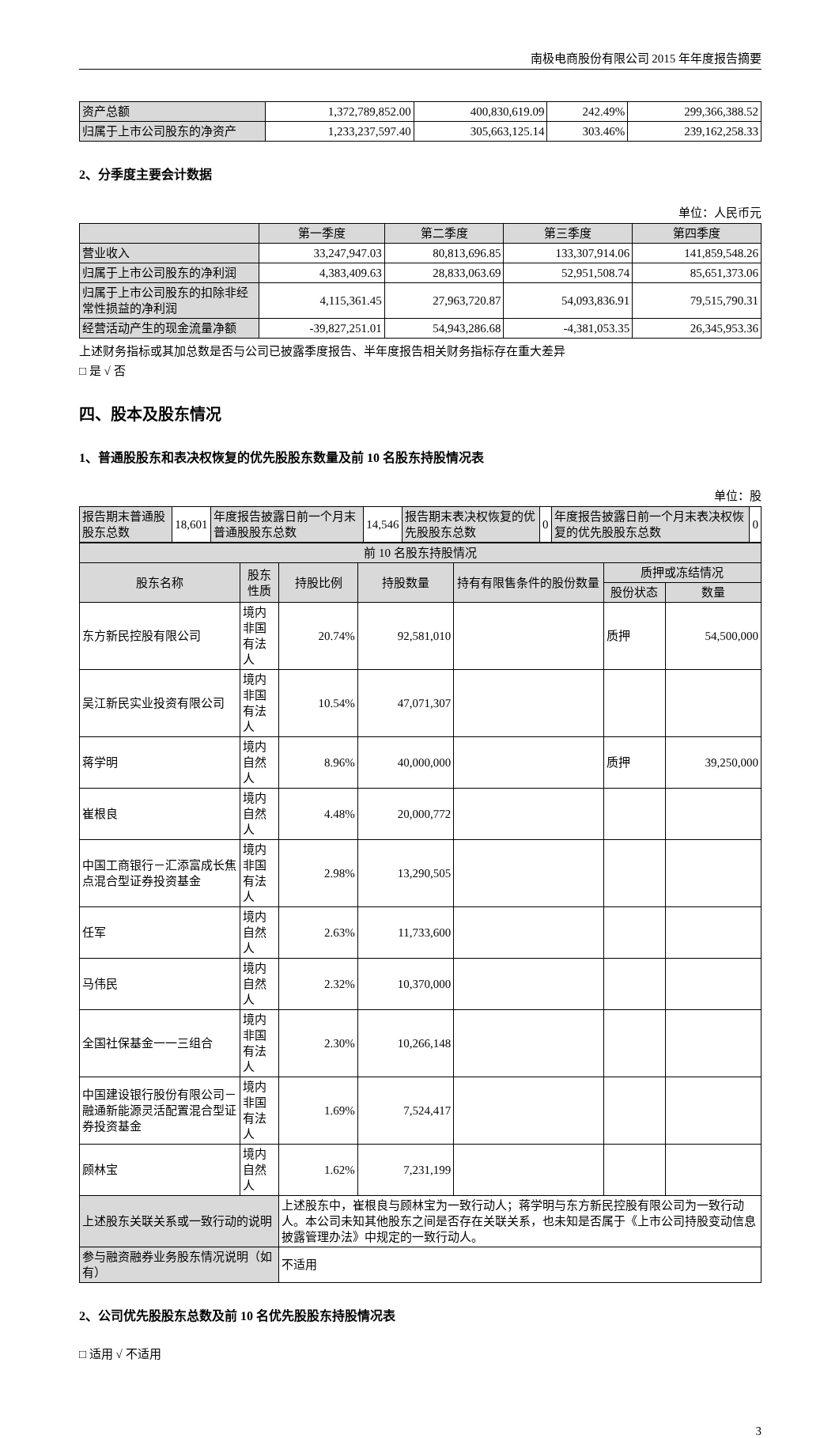南极电商股份有限公司 2015 年年度报告摘要
| 资产总额 | 1,372,789,852.00 | 400,830,619.09 | 242.49% | 299,366,388.52 |
| 归属于上市公司股东的净资产 | 1,233,237,597.40 | 305,663,125.14 | 303.46% | 239,162,258.33 |
2、分季度主要会计数据
单位：人民币元
| | 第一季度 | 第二季度 | 第三季度 | 第四季度 |
| --- | --- | --- | --- | --- |
| 营业收入 | 33,247,947.03 | 80,813,696.85 | 133,307,914.06 | 141,859,548.26 |
| 归属于上市公司股东的净利润 | 4,383,409.63 | 28,833,063.69 | 52,951,508.74 | 85,651,373.06 |
| 归属于上市公司股东的扣除非经常性损益的净利润 | 4,115,361.45 | 27,963,720.87 | 54,093,836.91 | 79,515,790.31 |
| 经营活动产生的现金流量净额 | -39,827,251.01 | 54,943,286.68 | -4,381,053.35 | 26,345,953.36 |
上述财务指标或其加总数是否与公司已披露季度报告、半年度报告相关财务指标存在重大差异
□ 是 √ 否
四、股本及股东情况
1、普通股股东和表决权恢复的优先股股东数量及前 10 名股东持股情况表
单位：股
| 报告期末普通股股东总数 | 18,601 | 年度报告披露日前一个月末普通股股东总数 | 14,546 | 报告期末表决权恢复的优先股股东总数 | 0 | 年度报告披露日前一个月末表决权恢复的优先股股东总数 | 0 |
| 前 10 名股东持股情况 | | | | | | |
| 股东名称 | 股东性质 | 持股比例 | 持股数量 | 持有有限售条件的股份数量 | 质押或冻结情况 | |
| | | | | | 股份状态 | 数量 |
| 东方新民控股有限公司 | 境内非国有法人 | 20.74% | 92,581,010 | | 质押 | 54,500,000 |
| 吴江新民实业投资有限公司 | 境内非国有法人 | 10.54% | 47,071,307 | | | |
| 蒋学明 | 境内自然人 | 8.96% | 40,000,000 | | 质押 | 39,250,000 |
| 崔根良 | 境内自然人 | 4.48% | 20,000,772 | | | |
| 中国工商银行－汇添富成长焦点混合型证券投资基金 | 境内非国有法人 | 2.98% | 13,290,505 | | | |
| 任军 | 境内自然人 | 2.63% | 11,733,600 | | | |
| 马伟民 | 境内自然人 | 2.32% | 10,370,000 | | | |
| 全国社保基金一一三组合 | 境内非国有法人 | 2.30% | 10,266,148 | | | |
| 中国建设银行股份有限公司－融通新能源灵活配置混合型证券投资基金 | 境内非国有法人 | 1.69% | 7,524,417 | | | |
| 顾林宝 | 境内自然人 | 1.62% | 7,231,199 | | | |
| 上述股东关联关系或一致行动的说明 | | 上述股东中，崔根良与顾林宝为一致行动人；蒋学明与东方新民控股有限公司为一致行动人。本公司未知其他股东之间是否存在关联关系，也未知是否属于《上市公司持股变动信息披露管理办法》中规定的一致行动人。 | | | | |
| 参与融资融券业务股东情况说明（如有） | | 不适用 | | | | |
2、公司优先股股东总数及前 10 名优先股股东持股情况表
□ 适用 √ 不适用
3